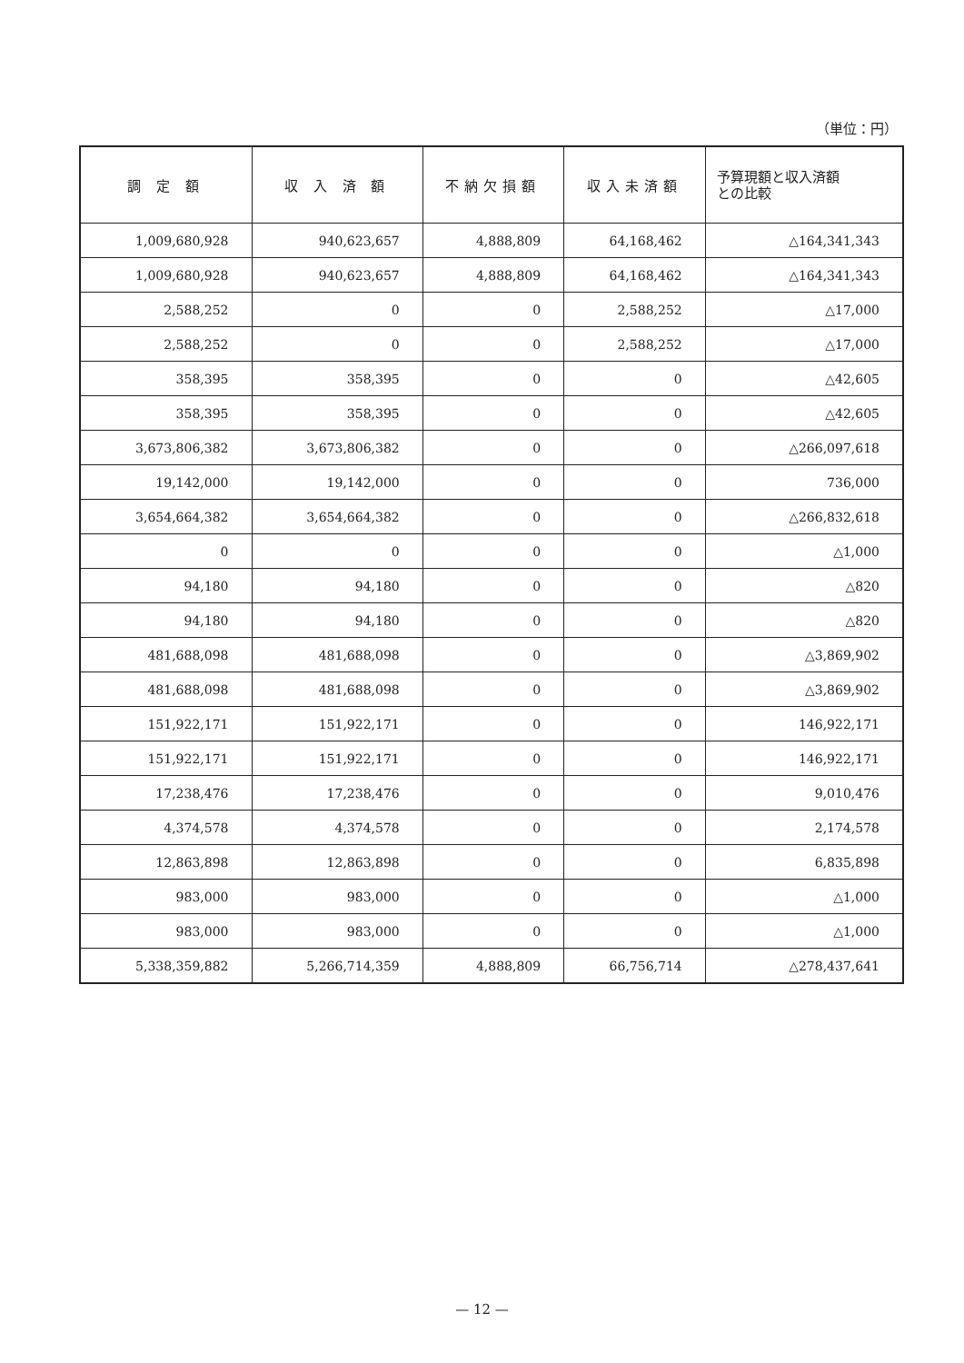（単位：円）
| 調 定 額 | 収 入 済 額 | 不納欠損額 | 収入未済額 | 予算現額と収入済額 との比較 |
| --- | --- | --- | --- | --- |
| 1,009,680,928 | 940,623,657 | 4,888,809 | 64,168,462 | △164,341,343 |
| 1,009,680,928 | 940,623,657 | 4,888,809 | 64,168,462 | △164,341,343 |
| 2,588,252 | 0 | 0 | 2,588,252 | △17,000 |
| 2,588,252 | 0 | 0 | 2,588,252 | △17,000 |
| 358,395 | 358,395 | 0 | 0 | △42,605 |
| 358,395 | 358,395 | 0 | 0 | △42,605 |
| 3,673,806,382 | 3,673,806,382 | 0 | 0 | △266,097,618 |
| 19,142,000 | 19,142,000 | 0 | 0 | 736,000 |
| 3,654,664,382 | 3,654,664,382 | 0 | 0 | △266,832,618 |
| 0 | 0 | 0 | 0 | △1,000 |
| 94,180 | 94,180 | 0 | 0 | △820 |
| 94,180 | 94,180 | 0 | 0 | △820 |
| 481,688,098 | 481,688,098 | 0 | 0 | △3,869,902 |
| 481,688,098 | 481,688,098 | 0 | 0 | △3,869,902 |
| 151,922,171 | 151,922,171 | 0 | 0 | 146,922,171 |
| 151,922,171 | 151,922,171 | 0 | 0 | 146,922,171 |
| 17,238,476 | 17,238,476 | 0 | 0 | 9,010,476 |
| 4,374,578 | 4,374,578 | 0 | 0 | 2,174,578 |
| 12,863,898 | 12,863,898 | 0 | 0 | 6,835,898 |
| 983,000 | 983,000 | 0 | 0 | △1,000 |
| 983,000 | 983,000 | 0 | 0 | △1,000 |
| 5,338,359,882 | 5,266,714,359 | 4,888,809 | 66,756,714 | △278,437,641 |
— 12 —